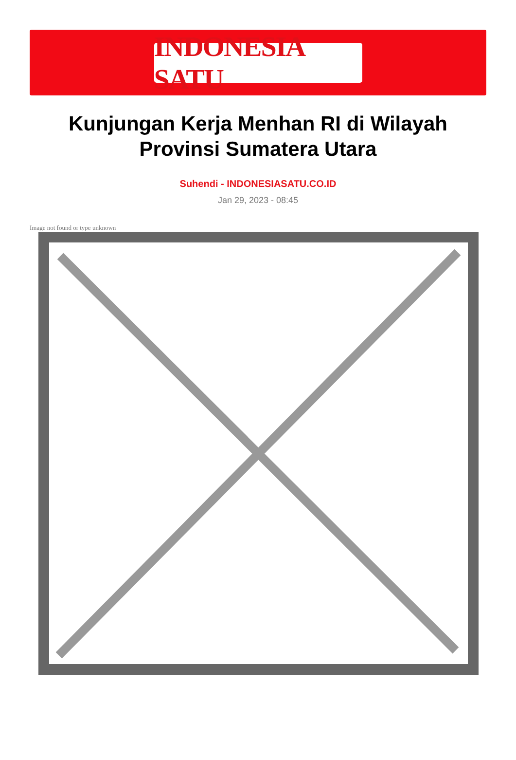INDONESIA SATU
Kunjungan Kerja Menhan RI di Wilayah Provinsi Sumatera Utara
Suhendi - INDONESIASATU.CO.ID
Jan 29, 2023 - 08:45
Image not found or type unknown